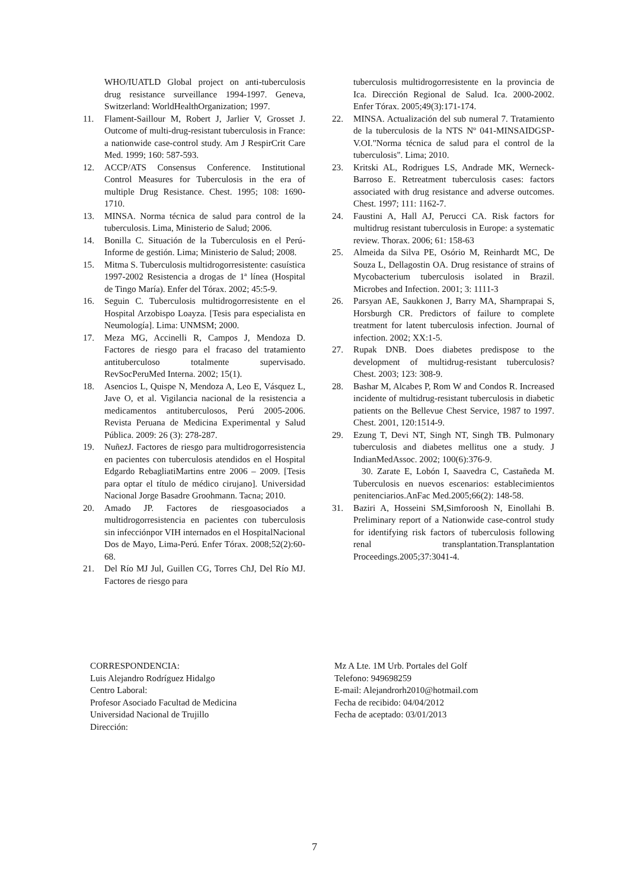WHO/IUATLD Global project on anti-tuberculosis drug resistance surveillance 1994-1997. Geneva, Switzerland: WorldHealthOrganization; 1997.
11. Flament-Saillour M, Robert J, Jarlier V, Grosset J. Outcome of multi-drug-resistant tuberculosis in France: a nationwide case-control study. Am J RespirCrit Care Med. 1999; 160: 587-593.
12. ACCP/ATS Consensus Conference. Institutional Control Measures for Tuberculosis in the era of multiple Drug Resistance. Chest. 1995; 108: 1690-1710.
13. MINSA. Norma técnica de salud para control de la tuberculosis. Lima, Ministerio de Salud; 2006.
14. Bonilla C. Situación de la Tuberculosis en el Perú-Informe de gestión. Lima; Ministerio de Salud; 2008.
15. Mitma S. Tuberculosis multidrogorresistente: casuística 1997-2002 Resistencia a drogas de 1ª línea (Hospital de Tingo María). Enfer del Tórax. 2002; 45:5-9.
16. Seguin C. Tuberculosis multidrogorresistente en el Hospital Arzobispo Loayza. [Tesis para especialista en Neumología]. Lima: UNMSM; 2000.
17. Meza MG, Accinelli R, Campos J, Mendoza D. Factores de riesgo para el fracaso del tratamiento antituberculoso totalmente supervisado. RevSocPeruMed Interna. 2002; 15(1).
18. Asencios L, Quispe N, Mendoza A, Leo E, Vásquez L, Jave O, et al. Vigilancia nacional de la resistencia a medicamentos antituberculosos, Perú 2005-2006. Revista Peruana de Medicina Experimental y Salud Pública. 2009: 26 (3): 278-287.
19. NuñezJ. Factores de riesgo para multidrogorresistencia en pacientes con tuberculosis atendidos en el Hospital Edgardo RebagliatiMartins entre 2006 – 2009. [Tesis para optar el título de médico cirujano]. Universidad Nacional Jorge Basadre Groohmann. Tacna; 2010.
20. Amado JP. Factores de riesgoasociados a multidrogorresistencia en pacientes con tuberculosis sin infecciónpor VIH internados en el HospitalNacional Dos de Mayo, Lima-Perú. Enfer Tórax. 2008;52(2):60-68.
21. Del Río MJ Jul, Guillen CG, Torres ChJ, Del Río MJ. Factores de riesgo para
tuberculosis multidrogorresistente en la provincia de Ica. Dirección Regional de Salud. Ica. 2000-2002. Enfer Tórax. 2005;49(3):171-174.
22. MINSA. Actualización del sub numeral 7. Tratamiento de la tuberculosis de la NTS Nº 041-MINSAIDGSP-V.OI."Norma técnica de salud para el control de la tuberculosis". Lima; 2010.
23. Kritski AL, Rodrigues LS, Andrade MK, Werneck-Barroso E. Retreatment tuberculosis cases: factors associated with drug resistance and adverse outcomes. Chest. 1997; 111: 1162-7.
24. Faustini A, Hall AJ, Perucci CA. Risk factors for multidrug resistant tuberculosis in Europe: a systematic review. Thorax. 2006; 61: 158-63
25. Almeida da Silva PE, Osório M, Reinhardt MC, De Souza L, Dellagostin OA. Drug resistance of strains of Mycobacterium tuberculosis isolated in Brazil. Microbes and Infection. 2001; 3: 1111-3
26. Parsyan AE, Saukkonen J, Barry MA, Sharnprapai S, Horsburgh CR. Predictors of failure to complete treatment for latent tuberculosis infection. Journal of infection. 2002; XX:1-5.
27. Rupak DNB. Does diabetes predispose to the development of multidrug-resistant tuberculosis? Chest. 2003; 123: 308-9.
28. Bashar M, Alcabes P, Rom W and Condos R. Increased incidente of multidrug-resistant tuberculosis in diabetic patients on the Bellevue Chest Service, 1987 to 1997. Chest. 2001, 120:1514-9.
29. Ezung T, Devi NT, Singh NT, Singh TB. Pulmonary tuberculosis and diabetes mellitus one a study. J IndianMedAssoc. 2002; 100(6):376-9.
30. Zarate E, Lobón I, Saavedra C, Castañeda M. Tuberculosis en nuevos escenarios: establecimientos penitenciarios.AnFac Med.2005;66(2): 148-58.
31. Baziri A, Hosseini SM,Simforoosh N, Einollahi B. Preliminary report of a Nationwide case-control study for identifying risk factors of tuberculosis following renal transplantation.Transplantation Proceedings.2005;37:3041-4.
CORRESPONDENCIA:
Luis Alejandro Rodríguez Hidalgo
Centro Laboral:
Profesor Asociado Facultad de Medicina
Universidad Nacional de Trujillo
Dirección:
Mz A Lte. 1M Urb. Portales del Golf
Telefono: 949698259
E-mail: Alejandrorh2010@hotmail.com
Fecha de recibido: 04/04/2012
Fecha de aceptado: 03/01/2013
7